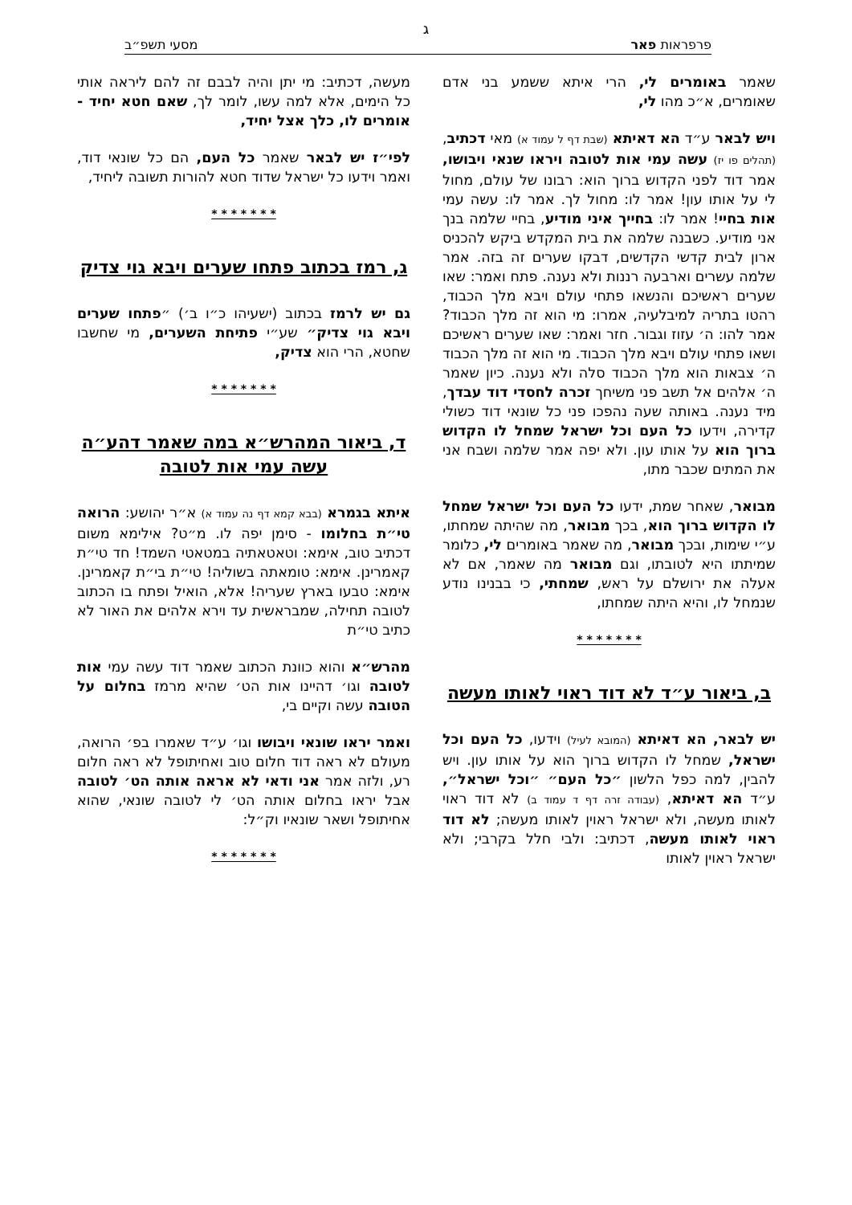ג
פרפראות פאר מסעי תשפ״ב
שאמר באומרים לי, הרי איתא ששמע בני אדם שאומרים, א״כ מהו לי,
ויש לבאר ע״ד הא דאיתא (שבת דף ל עמוד א) מאי דכתיב, (תהלים פו יז) עשה עמי אות לטובה ויראו שנאי ויבושו, אמר דוד לפני הקדוש ברוך הוא: רבונו של עולם, מחול לי על אותו עון! אמר לו: מחול לך. אמר לו: עשה עמי אות בחיי! אמר לו: בחייך איני מודיע, בחיי שלמה בנך אני מודיע. כשבנה שלמה את בית המקדש ביקש להכניס ארון לבית קדשי הקדשים, דבקו שערים זה בזה. אמר שלמה עשרים וארבעה רננות ולא נענה. פתח ואמר: שאו שערים ראשיכם והנשאו פתחי עולם ויבא מלך הכבוד, רהטו בתריה למיבלעיה, אמרו: מי הוא זה מלך הכבוד? אמר להו: ה׳ עזוז וגבור. חזר ואמר: שאו שערים ראשיכם ושאו פתחי עולם ויבא מלך הכבוד. מי הוא זה מלך הכבוד ה׳ צבאות הוא מלך הכבוד סלה ולא נענה. כיון שאמר ה׳ אלהים אל תשב פני משיחך זכרה לחסדי דוד עבדך, מיד נענה. באותה שעה נהפכו פני כל שונאי דוד כשולי קדירה, וידעו כל העם וכל ישראל שמחל לו הקדוש ברוך הוא על אותו עון. ולא יפה אמר שלמה ושבח אני את המתים שכבר מתו,
מבואר, שאחר שמת, ידעו כל העם וכל ישראל שמחל לו הקדוש ברוך הוא, בכך מבואר, מה שהיתה שמחתו, ע״י שימות, ובכך מבואר, מה שאמר באומרים לי, כלומר שמיתתו היא לטובתו, וגם מבואר מה שאמר, אם לא אעלה את ירושלם על ראש, שמחתי, כי בבנינו נודע שנמחל לו, והיא היתה שמחתו,
* * * * * * *
ב, ביאור ע״ד לא דוד ראוי לאותו מעשה
יש לבאר, הא דאיתא (המובא לעיל) וידעו, כל העם וכל ישראל, שמחל לו הקדוש ברוך הוא על אותו עון. ויש להבין, למה כפל הלשון ״כל העם״ ״וכל ישראל״, ע״ד הא דאיתא, (עבודה זרה דף ד עמוד ב) לא דוד ראוי לאותו מעשה, ולא ישראל ראוין לאותו מעשה; לא דוד ראוי לאותו מעשה, דכתיב: ולבי חלל בקרבי; ולא ישראל ראוין לאותו
מעשה, דכתיב: מי יתן והיה לבבם זה להם ליראה אותי כל הימים, אלא למה עשו, לומר לך, שאם חטא יחיד - אומרים לו, כלך אצל יחיד,
לפי״ז יש לבאר שאמר כל העם, הם כל שונאי דוד, ואמר וידעו כל ישראל שדוד חטא להורות תשובה ליחיד,
* * * * * * *
ג, רמז בכתוב פתחו שערים ויבא גוי צדיק
גם יש לרמז בכתוב (ישעיהו כ״ו ב׳) ״פתחו שערים ויבא גוי צדיק״ שע״י פתיחת השערים, מי שחשבו שחטא, הרי הוא צדיק,
* * * * * * *
ד, ביאור המהרש״א במה שאמר דהע״ה עשה עמי אות לטובה
איתא בגמרא (בבא קמא דף נה עמוד א) א״ר יהושע: הרואה טי״ת בחלומו - סימן יפה לו. מ״ט? אילימא משום דכתיב טוב, אימא: וטאטאתיה במטאטי השמד! חד טי״ת קאמרינן. אימא: טומאתה בשוליה! טי״ת בי״ת קאמרינן. אימא: טבעו בארץ שעריה! אלא, הואיל ופתח בו הכתוב לטובה תחילה, שמבראשית עד וירא אלהים את האור לא כתיב טי״ת
מהרש״א והוא כוונת הכתוב שאמר דוד עשה עמי אות לטובה וגו׳ דהיינו אות הט׳ שהיא מרמז בחלום על הטובה עשה וקיים בי,
ואמר יראו שונאי ויבושו וגו׳ ע״ד שאמרו בפ׳ הרואה, מעולם לא ראה דוד חלום טוב ואחיתופל לא ראה חלום רע, ולזה אמר אני ודאי לא אראה אותה הט׳ לטובה אבל יראו בחלום אותה הט׳ לי לטובה שונאי, שהוא אחיתופל ושאר שונאיו וק״ל:
* * * * * * *